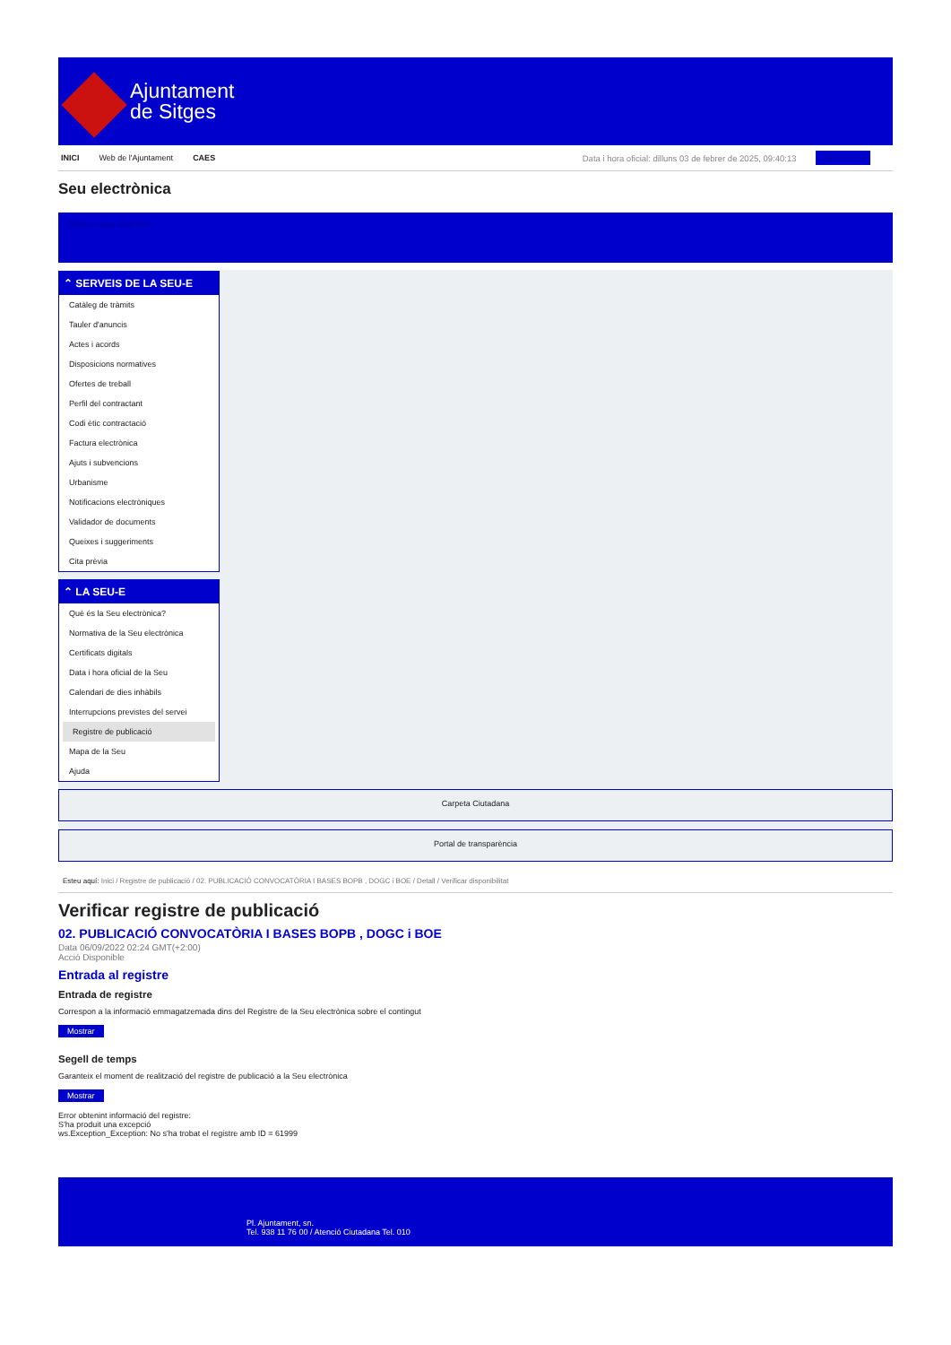Ajuntament
de Sitges
INICI Web de l'Ajuntament CAES Data i hora oficial: dilluns 03 de febrer de 2025, 09:40:13 Sincronitza
Seu electrònica
Obtenir còpia autèntica
⌃ SERVEIS DE LA SEU-E
Catàleg de tràmits
Tauler d'anuncis
Actes i acords
Disposicions normatives
Ofertes de treball
Perfil del contractant
Codi ètic contractació
Factura electrònica
Ajuts i subvencions
Urbanisme
Notificacions electròniques
Validador de documents
Queixes i suggeriments
Cita prèvia
⌃ LA SEU-E
Què és la Seu electrònica?
Normativa de la Seu electrònica
Certificats digitals
Data i hora oficial de la Seu
Calendari de dies inhàbils
Interrupcions previstes del servei
Registre de publicació
Mapa de la Seu
Ajuda
Carpeta Ciutadana
Portal de transparència
Esteu aquí: Inici / Registre de publicació / 02. PUBLICACIÓ CONVOCATÒRIA I BASES BOPB , DOGC i BOE / Detall / Verificar disponibilitat
Verificar registre de publicació
02. PUBLICACIÓ CONVOCATÒRIA I BASES BOPB , DOGC i BOE
Data 06/09/2022 02:24 GMT(+2:00)
Acció Disponible
Entrada al registre
Entrada de registre
Correspon a la informació emmagatzemada dins del Registre de la Seu electrònica sobre el contingut
Mostrar
Segell de temps
Garanteix el moment de realització del registre de publicació a la Seu electrònica
Mostrar
Error obtenint informació del registre:
S'ha produit una excepció
ws.Exception_Exception: No s'ha trobat el registre amb ID = 61999
Pl. Ajuntament, sn.
Tel. 938 11 76 00 / Atenció Ciutadana Tel. 010